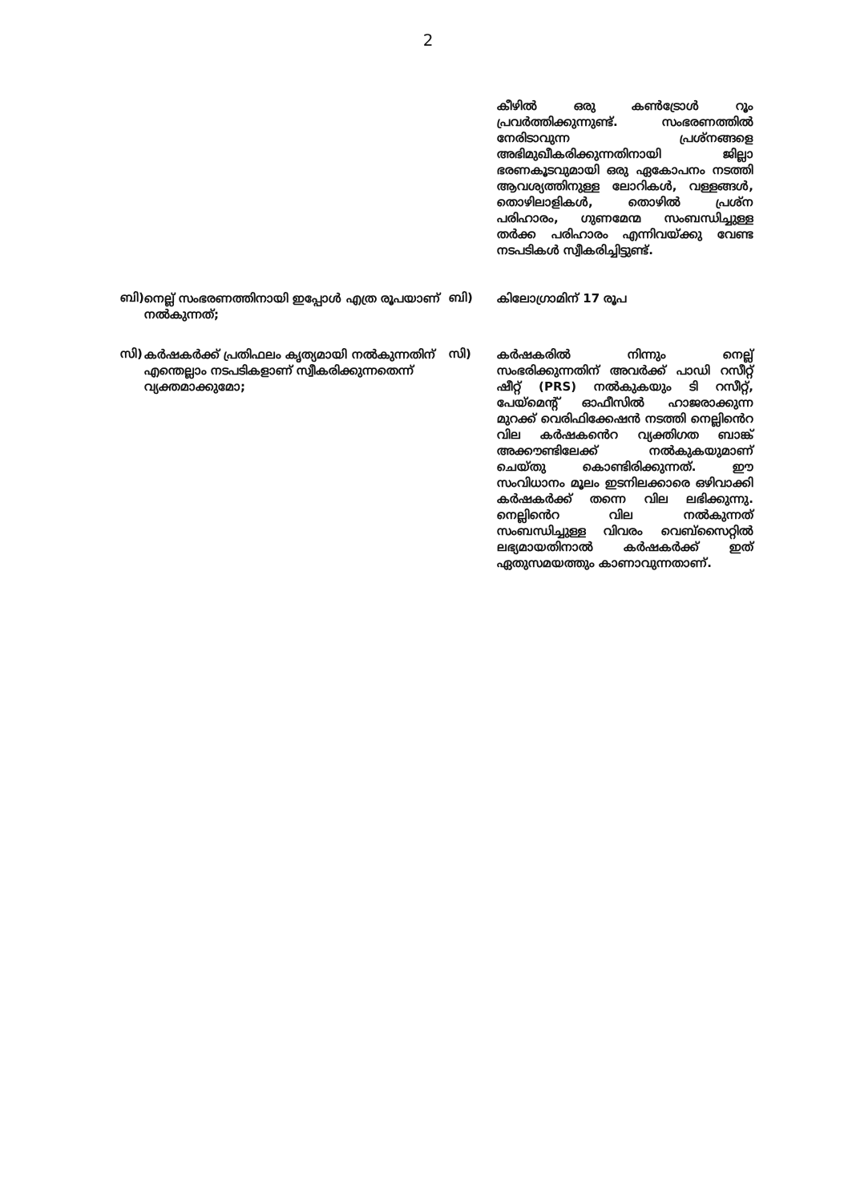2
കീഴിൽ ഒരു കൺട്രോൾ റൂം പ്രവർത്തിക്കുന്നുണ്ട്. സംഭരണത്തിൽ നേരിടാവുന്ന പ്രശ്നങ്ങളെ അഭിമുഖീകരിക്കുന്നതിനായി ജില്ലാ ഭരണകൂടവുമായി ഒരു ഏകോപനം നടത്തി ആവശ്യത്തിനുള്ള ലോറികൾ, വള്ളങ്ങൾ, തൊഴിലാളികൾ, തൊഴിൽ പ്രശ്ന പരിഹാരം, ഗുണമേന്മ സംബന്ധിച്ചുള്ള തർക്ക പരിഹാരം എന്നിവയ്ക്കു വേണ്ട നടപടികൾ സ്വീകരിച്ചിട്ടുണ്ട്.
ബി)
നെല്ല് സംഭരണത്തിനായി ഇപ്പോൾ എത്ര രൂപയാണ് നൽകുന്നത്;
ബി)
കിലോഗ്രാമിന് 17 രൂപ
സി)
കർഷകർക്ക് പ്രതിഫലം കൃത്യമായി നൽകുന്നതിന് എന്തെല്ലാം നടപടികളാണ് സ്വീകരിക്കുന്നതെന്ന് വ്യക്തമാക്കുമോ;
സി)
കർഷകരിൽ നിന്നും നെല്ല് സംഭരിക്കുന്നതിന് അവർക്ക് പാഡി റസീറ്റ് ഷീറ്റ് (PRS) നൽകുകയും ടി റസീറ്റ്, പേയ്മെന്റ് ഓഫീസിൽ ഹാജരാക്കുന്ന മുറക്ക് വെരിഫിക്കേഷൻ നടത്തി നെല്ലിൻെറ വില കർഷകൻെറ വ്യക്തിഗത ബാങ്ക് അക്കൗണ്ടിലേക്ക് നൽകുകയുമാണ് ചെയ്തു കൊണ്ടിരിക്കുന്നത്. ഈ സംവിധാനം മൂലം ഇടനിലക്കാരെ ഒഴിവാക്കി കർഷകർക്ക് തന്നെ വില ലഭിക്കുന്നു. നെല്ലിൻെറ വില നൽകുന്നത് സംബന്ധിച്ചുള്ള വിവരം വെബ്സൈറ്റിൽ ലഭ്യമായതിനാൽ കർഷകർക്ക് ഇത് ഏതുസമയത്തും കാണാവുന്നതാണ്.